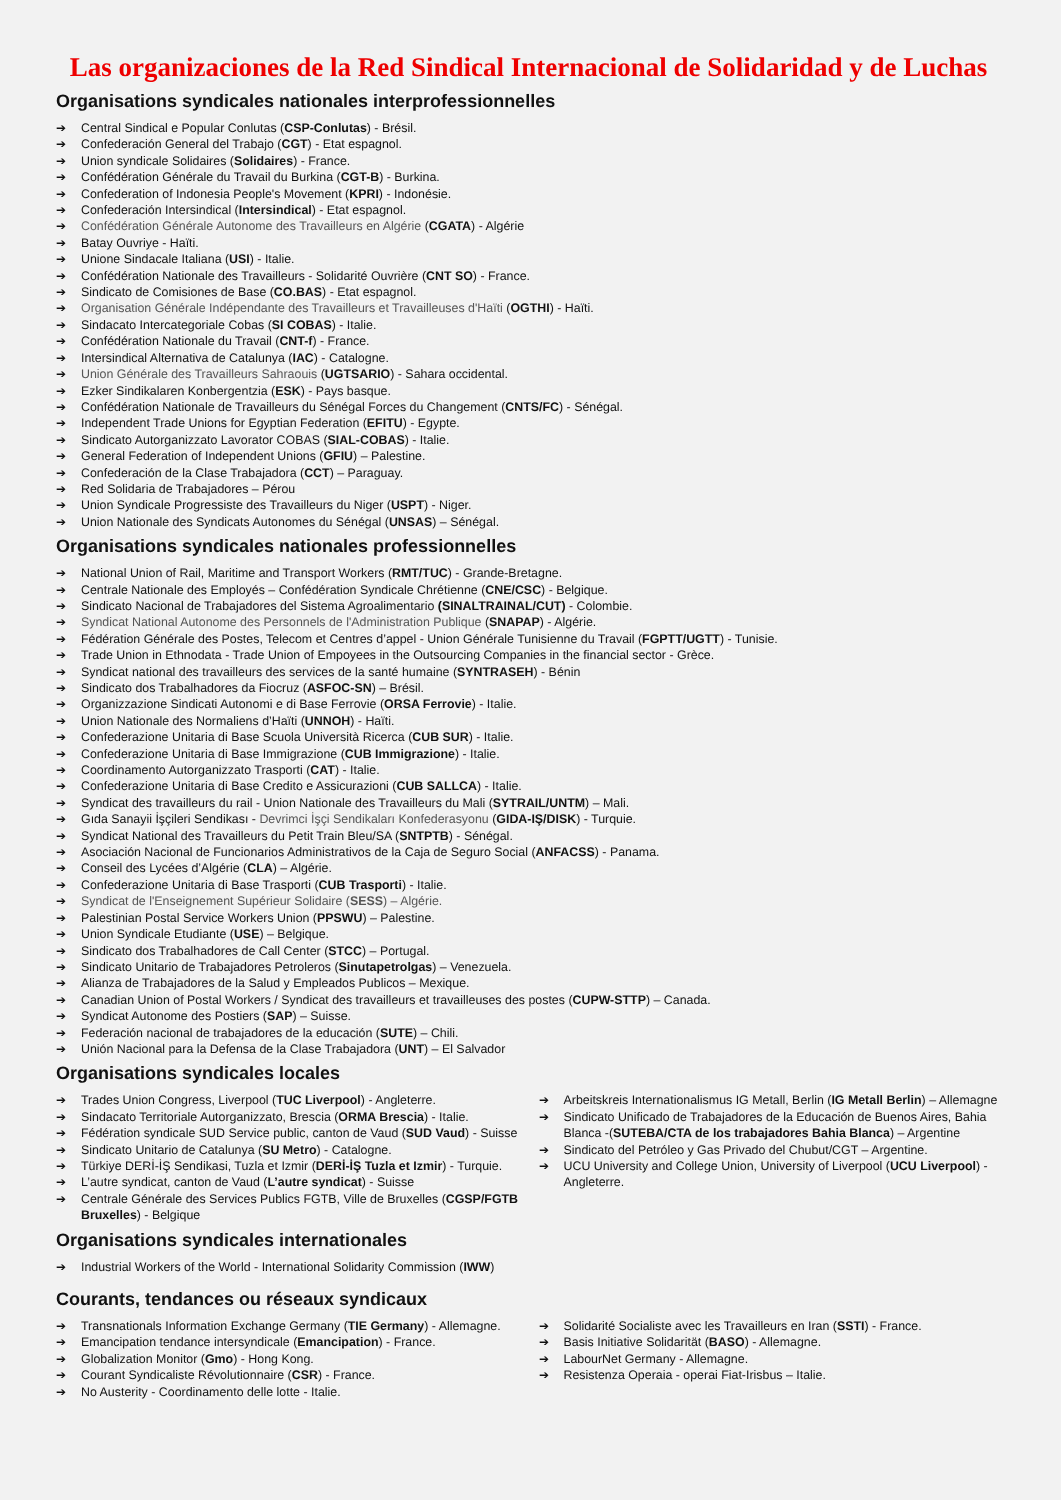Las organizaciones de la Red Sindical Internacional de Solidaridad y de Luchas
Organisations syndicales nationales interprofessionnelles
➔ Central Sindical e Popular Conlutas (CSP-Conlutas) - Brésil.
➔ Confederación General del Trabajo (CGT) - Etat espagnol.
➔ Union syndicale Solidaires (Solidaires) - France.
➔ Confédération Générale du Travail du Burkina (CGT-B) - Burkina.
➔ Confederation of Indonesia People's Movement (KPRI) - Indonésie.
➔ Confederación Intersindical (Intersindical) - Etat espagnol.
➔ Confédération Générale Autonome des Travailleurs en Algérie (CGATA) - Algérie
➔ Batay Ouvriye - Haïti.
➔ Unione Sindacale Italiana (USI) - Italie.
➔ Confédération Nationale des Travailleurs - Solidarité Ouvrière (CNT SO) - France.
➔ Sindicato de Comisiones de Base (CO.BAS) - Etat espagnol.
➔ Organisation Générale Indépendante des Travailleurs et Travailleuses d'Haïti (OGTHI) - Haïti.
➔ Sindacato Intercategoriale Cobas (SI COBAS) - Italie.
➔ Confédération Nationale du Travail (CNT-f) - France.
➔ Intersindical Alternativa de Catalunya (IAC) - Catalogne.
➔ Union Générale des Travailleurs Sahraouis (UGTSARIO) - Sahara occidental.
➔ Ezker Sindikalaren Konbergentzia (ESK) - Pays basque.
➔ Confédération Nationale de Travailleurs du Sénégal Forces du Changement (CNTS/FC) - Sénégal.
➔ Independent Trade Unions for Egyptian Federation (EFITU) - Egypte.
➔ Sindicato Autorganizzato Lavorator COBAS (SIAL-COBAS) - Italie.
➔ General Federation of Independent Unions (GFIU) – Palestine.
➔ Confederación de la Clase Trabajadora (CCT) – Paraguay.
➔ Red Solidaria de Trabajadores – Pérou
➔ Union Syndicale Progressiste des Travailleurs du Niger (USPT) - Niger.
➔ Union Nationale des Syndicats Autonomes du Sénégal (UNSAS) – Sénégal.
Organisations syndicales nationales professionnelles
➔ National Union of Rail, Maritime and Transport Workers (RMT/TUC) - Grande-Bretagne.
➔ Centrale Nationale des Employés – Confédération Syndicale Chrétienne (CNE/CSC) - Belgique.
➔ Sindicato Nacional de Trabajadores del Sistema Agroalimentario (SINALTRAINAL/CUT) - Colombie.
➔ Syndicat National Autonome des Personnels de l'Administration Publique (SNAPAP) - Algérie.
➔ Fédération Générale des Postes, Telecom et Centres d’appel - Union Générale Tunisienne du Travail (FGPTT/UGTT) - Tunisie.
➔ Trade Union in Ethnodata - Trade Union of Empoyees in the Outsourcing Companies in the financial sector - Grèce.
➔ Syndicat national des travailleurs des services de la santé humaine (SYNTRASEH) - Bénin
➔ Sindicato dos Trabalhadores da Fiocruz (ASFOC-SN) – Brésil.
➔ Organizzazione Sindicati Autonomi e di Base Ferrovie (ORSA Ferrovie) - Italie.
➔ Union Nationale des Normaliens d’Haïti (UNNOH) - Haïti.
➔ Confederazione Unitaria di Base Scuola Università Ricerca (CUB SUR) - Italie.
➔ Confederazione Unitaria di Base Immigrazione (CUB Immigrazione) - Italie.
➔ Coordinamento Autorganizzato Trasporti (CAT) - Italie.
➔ Confederazione Unitaria di Base Credito e Assicurazioni (CUB SALLCA) - Italie.
➔ Syndicat des travailleurs du rail - Union Nationale des Travailleurs du Mali (SYTRAIL/UNTM) – Mali.
➔ Gıda Sanayii İşçileri Sendikası - Devrimci İşçi Sendikaları Konfederasyonu (GIDA-IŞ/DISK) - Turquie.
➔ Syndicat National des Travailleurs du Petit Train Bleu/SA (SNTPTB) - Sénégal.
➔ Asociación Nacional de Funcionarios Administrativos de la Caja de Seguro Social (ANFACSS) - Panama.
➔ Conseil des Lycées d’Algérie (CLA) – Algérie.
➔ Confederazione Unitaria di Base Trasporti (CUB Trasporti) - Italie.
➔ Syndicat de l'Enseignement Supérieur Solidaire (SESS) – Algérie.
➔ Palestinian Postal Service Workers Union (PPSWU) – Palestine.
➔ Union Syndicale Etudiante (USE) – Belgique.
➔ Sindicato dos Trabalhadores de Call Center (STCC) – Portugal.
➔ Sindicato Unitario de Trabajadores Petroleros (Sinutapetrolgas) – Venezuela.
➔ Alianza de Trabajadores de la Salud y Empleados Publicos – Mexique.
➔ Canadian Union of Postal Workers / Syndicat des travailleurs et travailleuses des postes (CUPW-STTP) – Canada.
➔ Syndicat Autonome des Postiers (SAP) – Suisse.
➔ Federación nacional de trabajadores de la educación (SUTE) – Chili.
➔ Unión Nacional para la Defensa de la Clase Trabajadora (UNT) – El Salvador
Organisations syndicales locales
➔ Trades Union Congress, Liverpool (TUC Liverpool) - Angleterre.
➔ Sindacato Territoriale Autorganizzato, Brescia (ORMA Brescia) - Italie.
➔ Fédération syndicale SUD Service public, canton de Vaud (SUD Vaud) - Suisse
➔ Sindicato Unitario de Catalunya (SU Metro) - Catalogne.
➔ Türkiye DERİ-İŞ Sendikasi, Tuzla et Izmir (DERİ-İŞ Tuzla et Izmir) - Turquie.
➔ L’autre syndicat, canton de Vaud (L’autre syndicat) - Suisse
➔ Centrale Générale des Services Publics FGTB, Ville de Bruxelles (CGSP/FGTB Bruxelles) - Belgique
➔ Arbeitskreis Internationalismus IG Metall, Berlin (IG Metall Berlin) – Allemagne
➔ Sindicato Unificado de Trabajadores de la Educación de Buenos Aires, Bahia Blanca -(SUTEBA/CTA de los trabajadores Bahia Blanca) – Argentine
➔ Sindicato del Petróleo y Gas Privado del Chubut/CGT – Argentine.
➔ UCU University and College Union, University of Liverpool (UCU Liverpool) - Angleterre.
Organisations syndicales internationales
➔ Industrial Workers of the World - International Solidarity Commission (IWW)
Courants, tendances ou réseaux syndicaux
➔ Transnationals Information Exchange Germany (TIE Germany) - Allemagne.
➔ Emancipation tendance intersyndicale (Emancipation) - France.
➔ Globalization Monitor (Gmo) - Hong Kong.
➔ Courant Syndicaliste Révolutionnaire (CSR) - France.
➔ No Austerity - Coordinamento delle lotte - Italie.
➔ Solidarité Socialiste avec les Travailleurs en Iran (SSTI) - France.
➔ Basis Initiative Solidarität (BASO) - Allemagne.
➔ LabourNet Germany - Allemagne.
➔ Resistenza Operaia - operai Fiat-Irisbus – Italie.